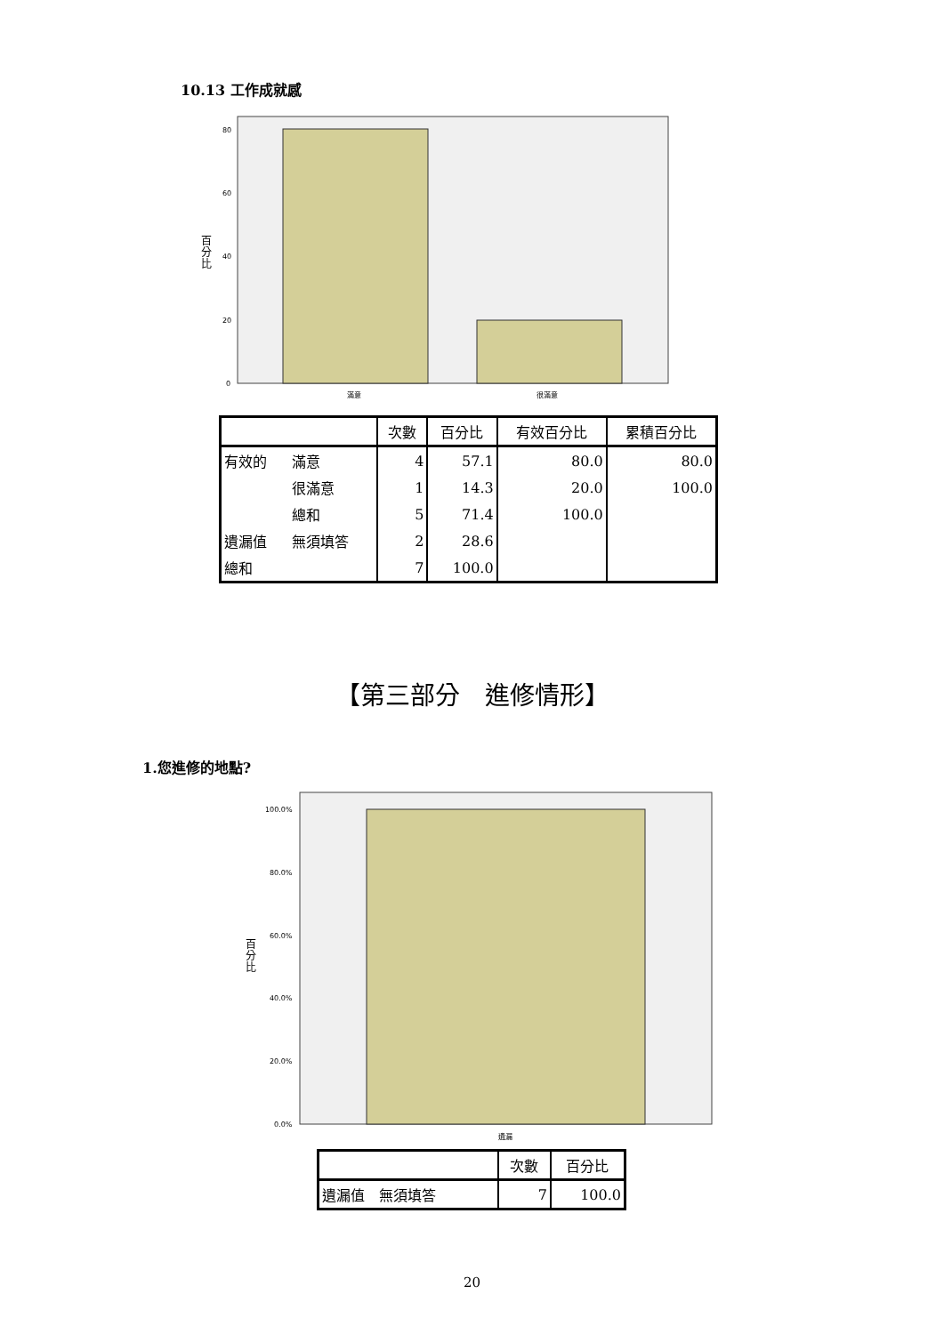10.13 工作成就感
80
60
40
20
0
百
分
比
滿意
很滿意
| | | 次數 | 百分比 | 有效百分比 | 累積百分比 |
| --- | --- | --- | --- | --- | --- |
| 有效的 | 滿意 | 4 | 57.1 | 80.0 | 80.0 |
| | 很滿意 | 1 | 14.3 | 20.0 | 100.0 |
| | 總和 | 5 | 71.4 | 100.0 | |
| 遺漏值 | 無須填答 | 2 | 28.6 | | |
| 總和 | | 7 | 100.0 | | |
【第三部分　進修情形】
1.您進修的地點?
100.0%
80.0%
60.0%
40.0%
20.0%
0.0%
百
分
比
遺漏
| | 次數 | 百分比 |
| --- | --- | --- |
| 遺漏值 無須填答 | 7 | 100.0 |
20